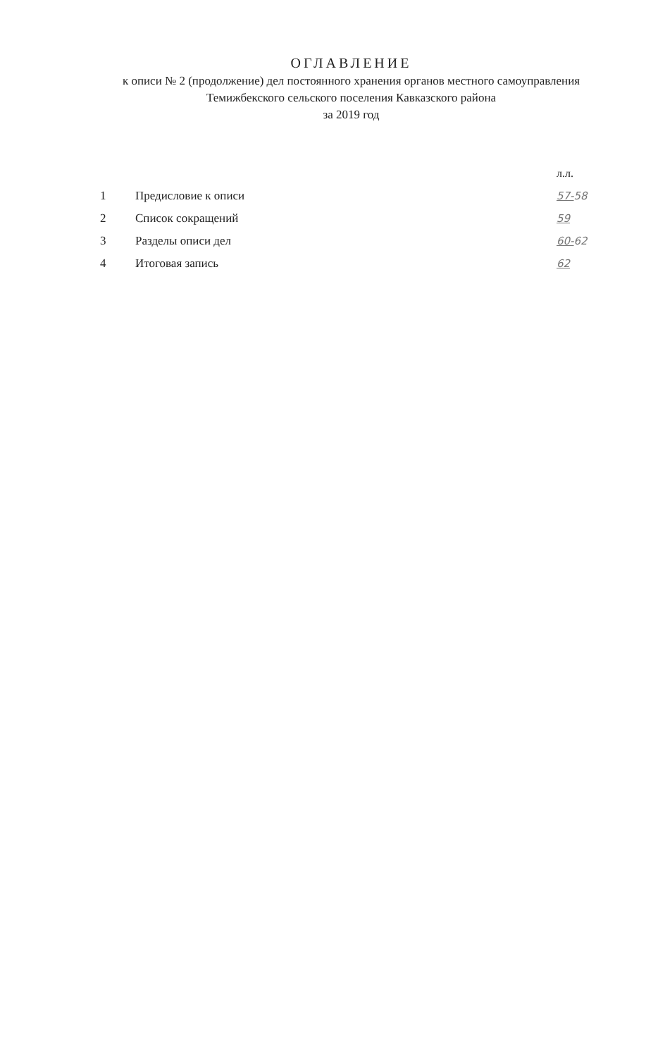ОГЛАВЛЕНИЕ
к описи № 2 (продолжение) дел постоянного хранения органов местного самоуправления Темижбекского сельского поселения Кавказского района
за 2019 год
| | | л.л. |
| 1 | Предисловие к описи | 57- 58 |
| 2 | Список сокращений | 59 |
| 3 | Разделы описи дел | 60- 62 |
| 4 | Итоговая запись | 62 |